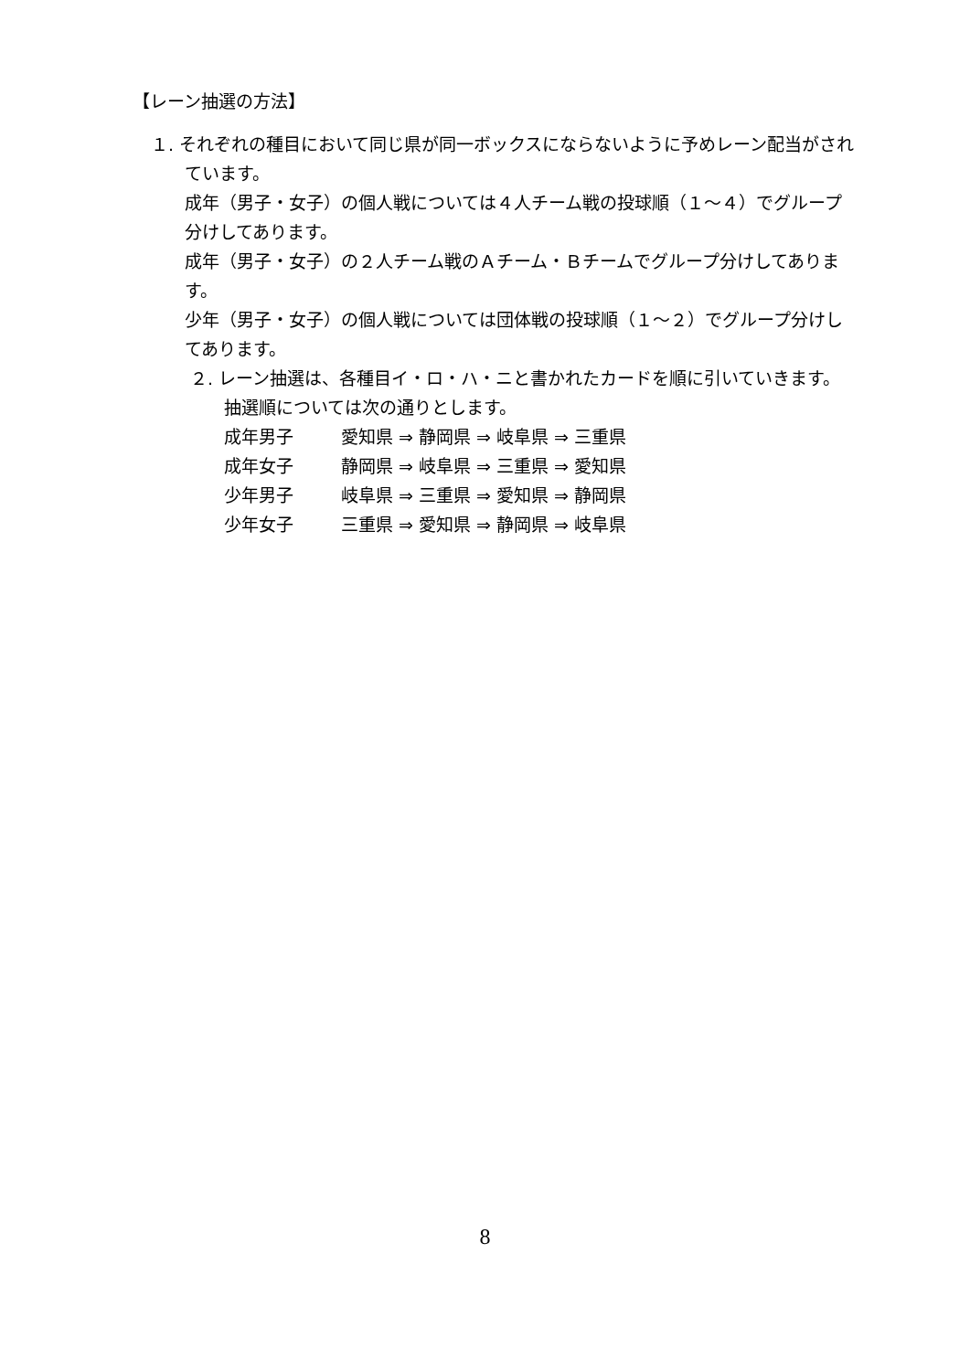【レーン抽選の方法】
１. それぞれの種目において同じ県が同一ボックスにならないように予めレーン配当がされています。
成年（男子・女子）の個人戦については４人チーム戦の投球順（１～４）でグループ分けしてあります。
成年（男子・女子）の２人チーム戦のＡチーム・Ｂチームでグループ分けしてあります。
少年（男子・女子）の個人戦については団体戦の投球順（１～２）でグループ分けしてあります。
２. レーン抽選は、各種目イ・ロ・ハ・ニと書かれたカードを順に引いていきます。抽選順については次の通りとします。
成年男子 愛知県 ⇒ 静岡県 ⇒ 岐阜県 ⇒ 三重県
成年女子 静岡県 ⇒ 岐阜県 ⇒ 三重県 ⇒ 愛知県
少年男子 岐阜県 ⇒ 三重県 ⇒ 愛知県 ⇒ 静岡県
少年女子 三重県 ⇒ 愛知県 ⇒ 静岡県 ⇒ 岐阜県
8